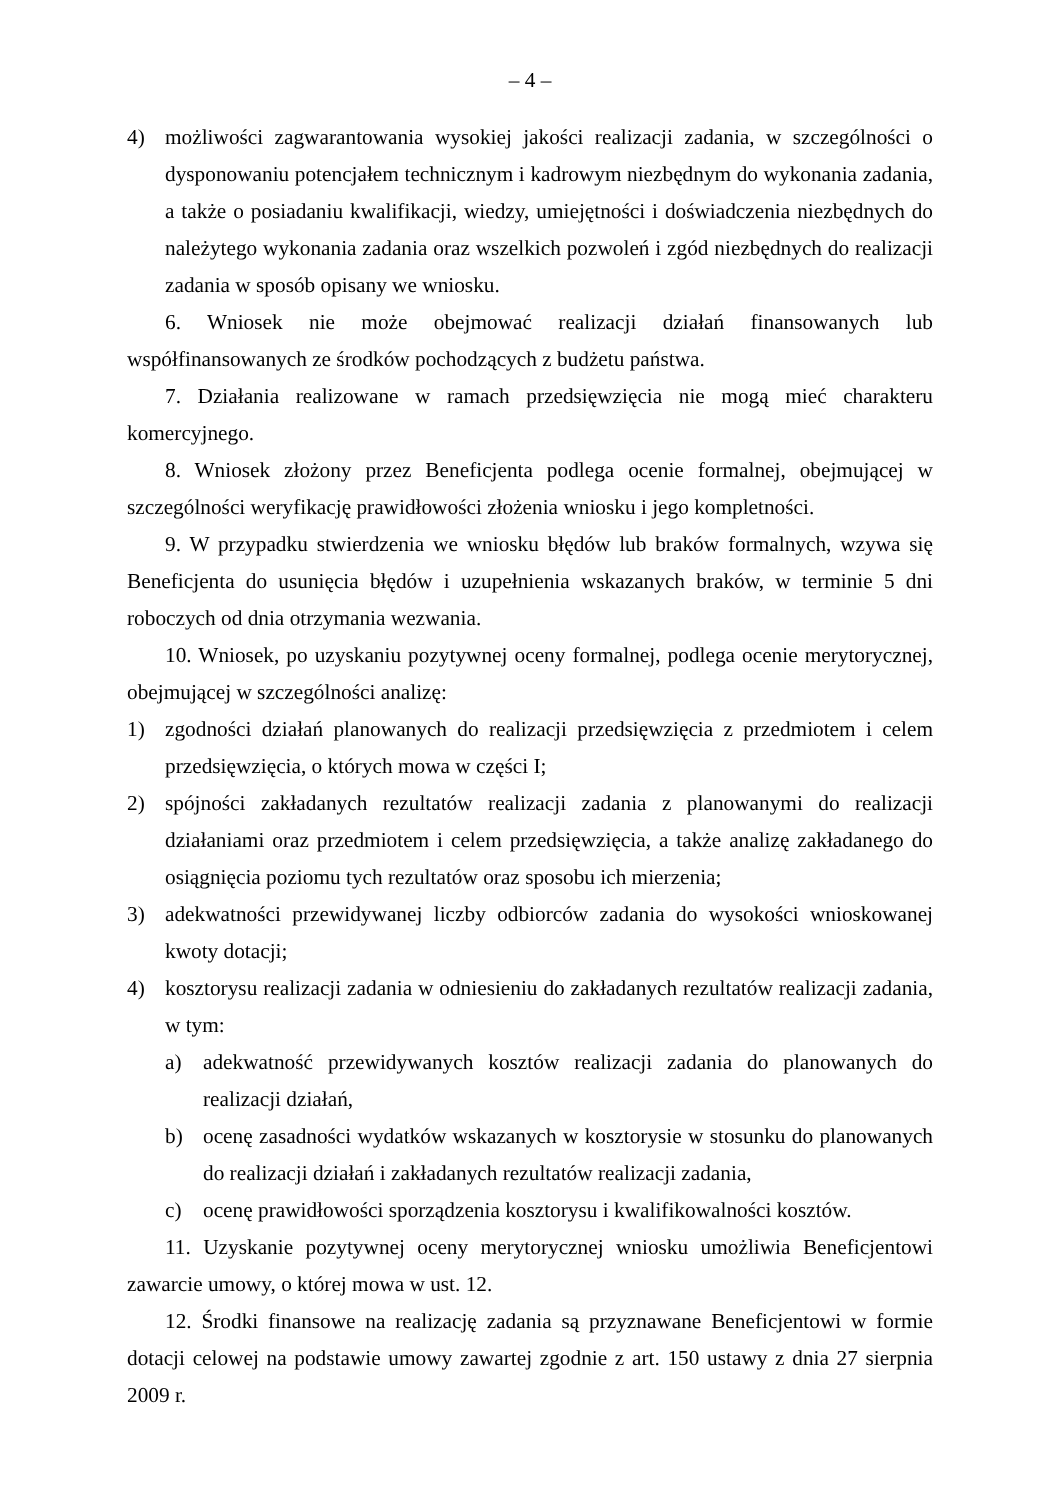– 4 –
4) możliwości zagwarantowania wysokiej jakości realizacji zadania, w szczególności o dysponowaniu potencjałem technicznym i kadrowym niezbędnym do wykonania zadania, a także o posiadaniu kwalifikacji, wiedzy, umiejętności i doświadczenia niezbędnych do należytego wykonania zadania oraz wszelkich pozwoleń i zgód niezbędnych do realizacji zadania w sposób opisany we wniosku.
6. Wniosek nie może obejmować realizacji działań finansowanych lub współfinansowanych ze środków pochodzących z budżetu państwa.
7. Działania realizowane w ramach przedsięwzięcia nie mogą mieć charakteru komercyjnego.
8. Wniosek złożony przez Beneficjenta podlega ocenie formalnej, obejmującej w szczególności weryfikację prawidłowości złożenia wniosku i jego kompletności.
9. W przypadku stwierdzenia we wniosku błędów lub braków formalnych, wzywa się Beneficjenta do usunięcia błędów i uzupełnienia wskazanych braków, w terminie 5 dni roboczych od dnia otrzymania wezwania.
10. Wniosek, po uzyskaniu pozytywnej oceny formalnej, podlega ocenie merytorycznej, obejmującej w szczególności analizę:
1) zgodności działań planowanych do realizacji przedsięwzięcia z przedmiotem i celem przedsięwzięcia, o których mowa w części I;
2) spójności zakładanych rezultatów realizacji zadania z planowanymi do realizacji działaniami oraz przedmiotem i celem przedsięwzięcia, a także analizę zakładanego do osiągnięcia poziomu tych rezultatów oraz sposobu ich mierzenia;
3) adekwatności przewidywanej liczby odbiorców zadania do wysokości wnioskowanej kwoty dotacji;
4) kosztorysu realizacji zadania w odniesieniu do zakładanych rezultatów realizacji zadania, w tym:
a) adekwatność przewidywanych kosztów realizacji zadania do planowanych do realizacji działań,
b) ocenę zasadności wydatków wskazanych w kosztorysie w stosunku do planowanych do realizacji działań i zakładanych rezultatów realizacji zadania,
c) ocenę prawidłowości sporządzenia kosztorysu i kwalifikowalności kosztów.
11. Uzyskanie pozytywnej oceny merytorycznej wniosku umożliwia Beneficjentowi zawarcie umowy, o której mowa w ust. 12.
12. Środki finansowe na realizację zadania są przyznawane Beneficjentowi w formie dotacji celowej na podstawie umowy zawartej zgodnie z art. 150 ustawy z dnia 27 sierpnia 2009 r.